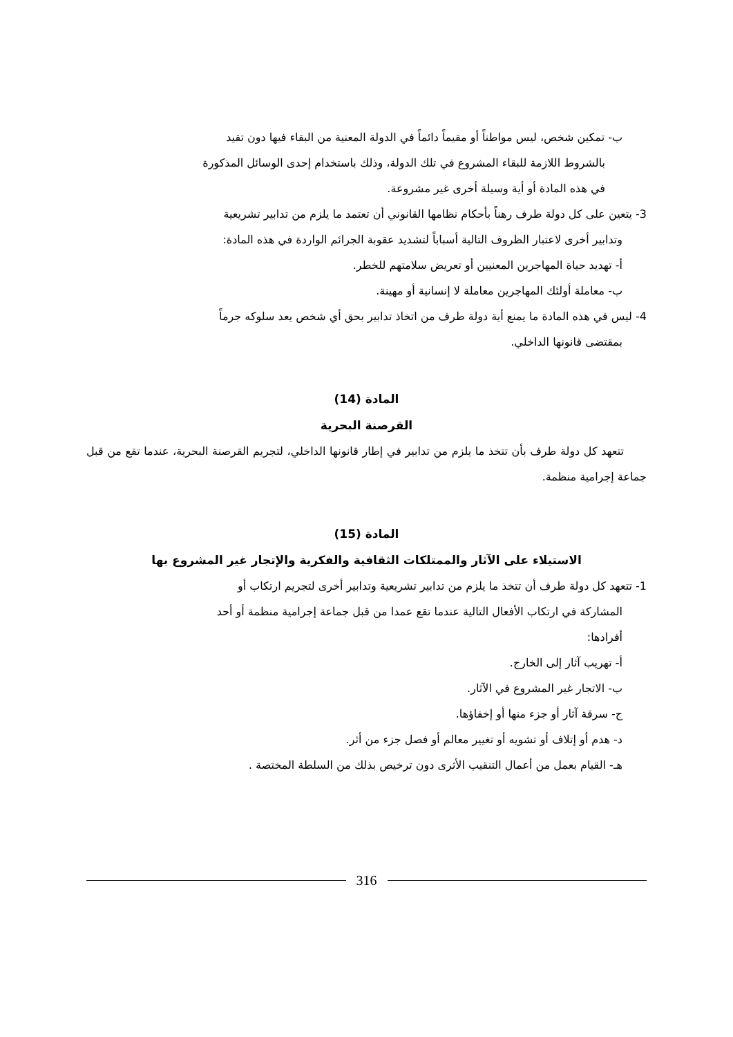ب- تمكين شخص، ليس مواطناً أو مقيماً دائماً في الدولة المعنية من البقاء فيها دون تقيد
بالشروط اللازمة للبقاء المشروع في تلك الدولة، وذلك باستخدام إحدى الوسائل المذكورة
في هذه المادة أو أية وسيلة أخرى غير مشروعة.
3- يتعين على كل دولة طرف رهناً بأحكام نظامها القانوني أن تعتمد ما يلزم من تدابير تشريعية
وتدابير أخرى لاعتبار الظروف التالية أسباباً لتشديد عقوبة الجرائم الواردة في هذه المادة:
أ- تهديد حياة المهاجرين المعنيين أو تعريض سلامتهم للخطر.
ب- معاملة أولئك المهاجرين معاملة لا إنسانية أو مهينة.
4- ليس في هذه المادة ما يمنع أية دولة طرف من اتخاذ تدابير بحق أي شخص يعد سلوكه جرماً
بمقتضى قانونها الداخلي.
المادة (14)
القرصنة البحرية
تتعهد كل دولة طرف بأن تتخذ ما يلزم من تدابير في إطار قانونها الداخلي، لتجريم القرصنة البحرية، عندما تقع من قبل جماعة إجرامية منظمة.
المادة (15)
الاستيلاء على الآثار والممتلكات الثقافية والفكرية والإتجار غير المشروع بها
1- تتعهد كل دولة طرف أن تتخذ ما يلزم من تدابير تشريعية وتدابير أخرى لتجريم ارتكاب أو
المشاركة في ارتكاب الأفعال التالية عندما تقع عمدا من قبل جماعة إجرامية منظمة أو أحد
أفرادها:
أ- تهريب آثار إلى الخارج.
ب- الاتجار غير المشروع في الآثار.
ج- سرقة آثار أو جزء منها أو إخفاؤها.
د- هدم أو إتلاف أو تشويه أو تغيير معالم أو فصل جزء من أثر.
هـ- القيام بعمل من أعمال التنقيب الأثرى دون ترخيص بذلك من السلطة المختصة .
316